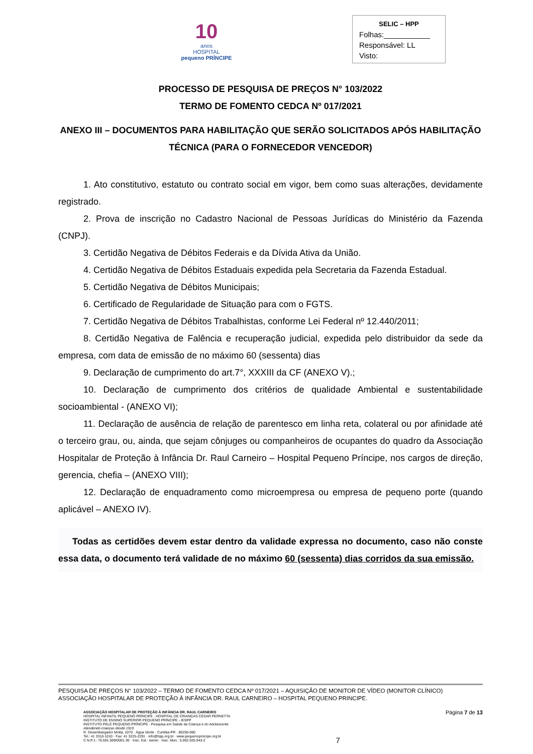10
anos
HOSPITAL
pequeno PRÍNCIPE
SELIC – HPP
Folhas:___________
Responsável: LL
Visto:
PROCESSO DE PESQUISA DE PREÇOS N° 103/2022
TERMO DE FOMENTO CEDCA Nº 017/2021
ANEXO III – DOCUMENTOS PARA HABILITAÇÃO QUE SERÃO SOLICITADOS APÓS HABILITAÇÃO TÉCNICA (PARA O FORNECEDOR VENCEDOR)
1. Ato constitutivo, estatuto ou contrato social em vigor, bem como suas alterações, devidamente registrado.
2. Prova de inscrição no Cadastro Nacional de Pessoas Jurídicas do Ministério da Fazenda (CNPJ).
3. Certidão Negativa de Débitos Federais e da Dívida Ativa da União.
4. Certidão Negativa de Débitos Estaduais expedida pela Secretaria da Fazenda Estadual.
5. Certidão Negativa de Débitos Municipais;
6. Certificado de Regularidade de Situação para com o FGTS.
7. Certidão Negativa de Débitos Trabalhistas, conforme Lei Federal nº 12.440/2011;
8. Certidão Negativa de Falência e recuperação judicial, expedida pelo distribuidor da sede da empresa, com data de emissão de no máximo 60 (sessenta) dias
9. Declaração de cumprimento do art.7°, XXXIII da CF (ANEXO V).;
10. Declaração de cumprimento dos critérios de qualidade Ambiental e sustentabilidade socioambiental - (ANEXO VI);
11. Declaração de ausência de relação de parentesco em linha reta, colateral ou por afinidade até o terceiro grau, ou, ainda, que sejam cônjuges ou companheiros de ocupantes do quadro da Associação Hospitalar de Proteção à Infância Dr. Raul Carneiro – Hospital Pequeno Príncipe, nos cargos de direção, gerencia, chefia – (ANEXO VIII);
12. Declaração de enquadramento como microempresa ou empresa de pequeno porte (quando aplicável – ANEXO IV).
Todas as certidões devem estar dentro da validade expressa no documento, caso não conste essa data, o documento terá validade de no máximo 60 (sessenta) dias corridos da sua emissão.
PESQUISA DE PREÇOS N° 103/2022 – TERMO DE FOMENTO CEDCA Nº 017/2021 – AQUISIÇÃO DE MONITOR DE VÍDEO (MONITOR CLÍNICO)
ASSOCIAÇÃO HOSPITALAR DE PROTEÇÃO À INFÂNCIA DR. RAUL CARNEIRO – HOSPITAL PEQUENO PRINCIPE.
ASSOCIAÇÃO HOSPITALAR DE PROTEÇÃO À INFÂNCIA DR. RAUL CARNEIRO
HOSPITAL INFANTIL PEQUENO PRÍNCIPE . HOSPITAL DE CRIANÇAS CÉSAR PERNETTA
INSTITUTO DE ENSINO SUPERIOR PEQUENO PRÍNCIPE - IESPP
INSTITUTO PELÉ PEQUENO PRÍNCIPE - Pesquisa em Saúde da Criança e do Adolescente
Atendendo crianças desde 1919
R. Desembargador Motta, 1070 · Água Verde · Curitiba-PR · 80250-060
Tel.: 41 3310-1010 · Fax: 41 3225-2291 · info@hpp.org.br · www.pequenoprincipe.org.br
C.N.P.J.: 76.591.569/0001-30 · Insc. Est.: isento · Insc. Mun.: 5.002.035.943-2
7
Página 7 de 13